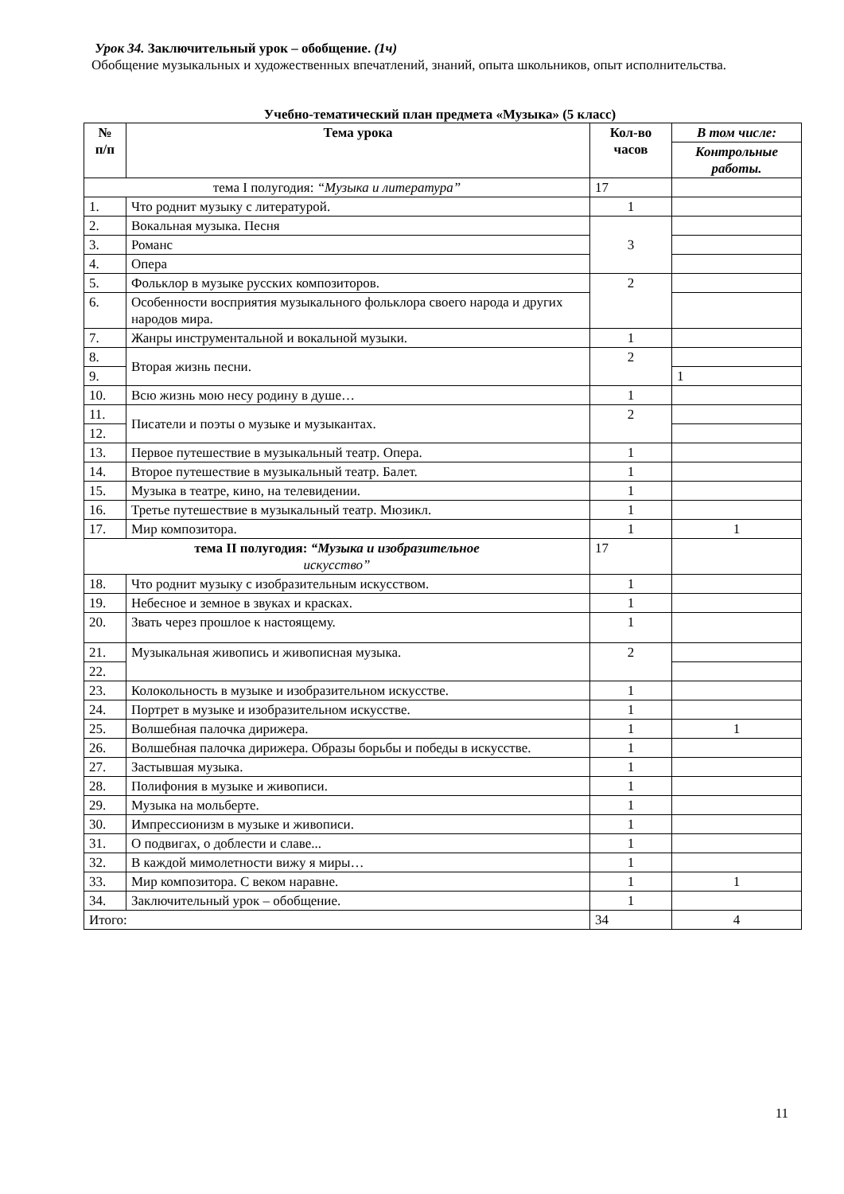Урок 34. Заключительный урок – обобщение. (1ч)
Обобщение музыкальных и художественных впечатлений, знаний, опыта школьников, опыт исполнительства.
Учебно-тематический план предмета «Музыка» (5 класс)
| № п/п | Тема урока | Кол-во часов | В том числе: |
| --- | --- | --- | --- |
| | | | Контрольные работы. |
| тема I полугодия: “Музыка и литература” | | 17 | |
| 1. | Что роднит музыку с литературой. | 1 | |
| 2. | Вокальная музыка. Песня | 3 | |
| 3. | Романс | | |
| 4. | Опера | | |
| 5. | Фольклор в музыке русских композиторов. | 2 | |
| 6. | Особенности восприятия музыкального фольклора своего народа и других народов мира. | | |
| 7. | Жанры инструментальной и вокальной музыки. | 1 | |
| 8. | Вторая жизнь песни. | 2 | |
| 9. | | | 1 |
| 10. | Всю жизнь мою несу родину в душе… | 1 | |
| 11. | Писатели и поэты о музыке и музыкантах. | 2 | |
| 12. | | | |
| 13. | Первое путешествие в музыкальный театр. Опера. | 1 | |
| 14. | Второе путешествие в музыкальный театр. Балет. | 1 | |
| 15. | Музыка в театре, кино, на телевидении. | 1 | |
| 16. | Третье путешествие в музыкальный театр. Мюзикл. | 1 | |
| 17. | Мир композитора. | 1 | 1 |
| тема II полугодия: “Музыка и изобразительное искусство” | | 17 | |
| 18. | Что роднит музыку с изобразительным искусством. | 1 | |
| 19. | Небесное и земное в звуках и красках. | 1 | |
| 20. | Звать через прошлое к настоящему. | 1 | |
| 21. | Музыкальная живопись и живописная музыка. | 2 | |
| 22. | | | |
| 23. | Колокольность в музыке и изобразительном искусстве. | 1 | |
| 24. | Портрет в музыке и изобразительном искусстве. | 1 | |
| 25. | Волшебная палочка дирижера. | 1 | 1 |
| 26. | Волшебная палочка дирижера. Образы борьбы и победы в искусстве. | 1 | |
| 27. | Застывшая музыка. | 1 | |
| 28. | Полифония в музыке и живописи. | 1 | |
| 29. | Музыка на мольберте. | 1 | |
| 30. | Импрессионизм в музыке и живописи. | 1 | |
| 31. | О подвигах, о доблести и славе... | 1 | |
| 32. | В каждой мимолетности вижу я миры… | 1 | |
| 33. | Мир композитора. С веком наравне. | 1 | 1 |
| 34. | Заключительный урок – обобщение. | 1 | |
| Итого: | | 34 | 4 |
11